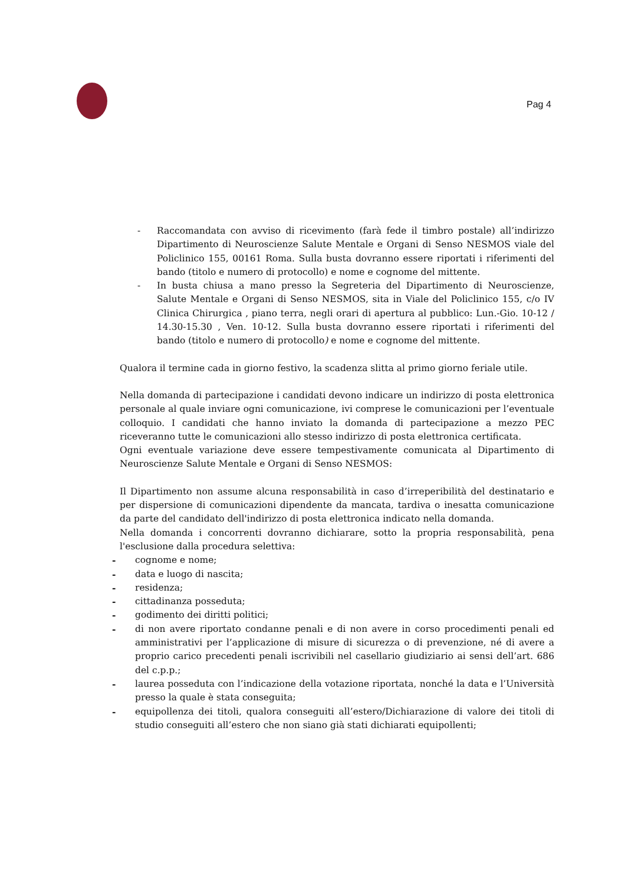Pag 4
- Raccomandata con avviso di ricevimento (farà fede il timbro postale) all’indirizzo Dipartimento di Neuroscienze Salute Mentale e Organi di Senso NESMOS viale del Policlinico 155, 00161 Roma. Sulla busta dovranno essere riportati i riferimenti del bando (titolo e numero di protocollo) e nome e cognome del mittente.
- In busta chiusa a mano presso la Segreteria del Dipartimento di Neuroscienze, Salute Mentale e Organi di Senso NESMOS, sita in Viale del Policlinico 155, c/o IV Clinica Chirurgica , piano terra, negli orari di apertura al pubblico: Lun.-Gio. 10-12 / 14.30-15.30 , Ven. 10-12. Sulla busta dovranno essere riportati i riferimenti del bando (titolo e numero di protocollo) e nome e cognome del mittente.
Qualora il termine cada in giorno festivo, la scadenza slitta al primo giorno feriale utile.
Nella domanda di partecipazione i candidati devono indicare un indirizzo di posta elettronica personale al quale inviare ogni comunicazione, ivi comprese le comunicazioni per l’eventuale colloquio. I candidati che hanno inviato la domanda di partecipazione a mezzo PEC riceveranno tutte le comunicazioni allo stesso indirizzo di posta elettronica certificata.
Ogni eventuale variazione deve essere tempestivamente comunicata al Dipartimento di Neuroscienze Salute Mentale e Organi di Senso NESMOS:
Il Dipartimento non assume alcuna responsabilità in caso d’irreperibilità del destinatario e per dispersione di comunicazioni dipendente da mancata, tardiva o inesatta comunicazione da parte del candidato dell'indirizzo di posta elettronica indicato nella domanda.
Nella domanda i concorrenti dovranno dichiarare, sotto la propria responsabilità, pena l'esclusione dalla procedura selettiva:
- cognome e nome;
- data e luogo di nascita;
- residenza;
- cittadinanza posseduta;
- godimento dei diritti politici;
- di non avere riportato condanne penali e di non avere in corso procedimenti penali ed amministrativi per l’applicazione di misure di sicurezza o di prevenzione, né di avere a proprio carico precedenti penali iscrivibili nel casellario giudiziario ai sensi dell’art. 686 del c.p.p.;
- laurea posseduta con l’indicazione della votazione riportata, nonché la data e l’Università presso la quale è stata conseguita;
- equipollenza dei titoli, qualora conseguiti all’estero/Dichiarazione di valore dei titoli di studio conseguiti all’estero che non siano già stati dichiarati equipollenti;